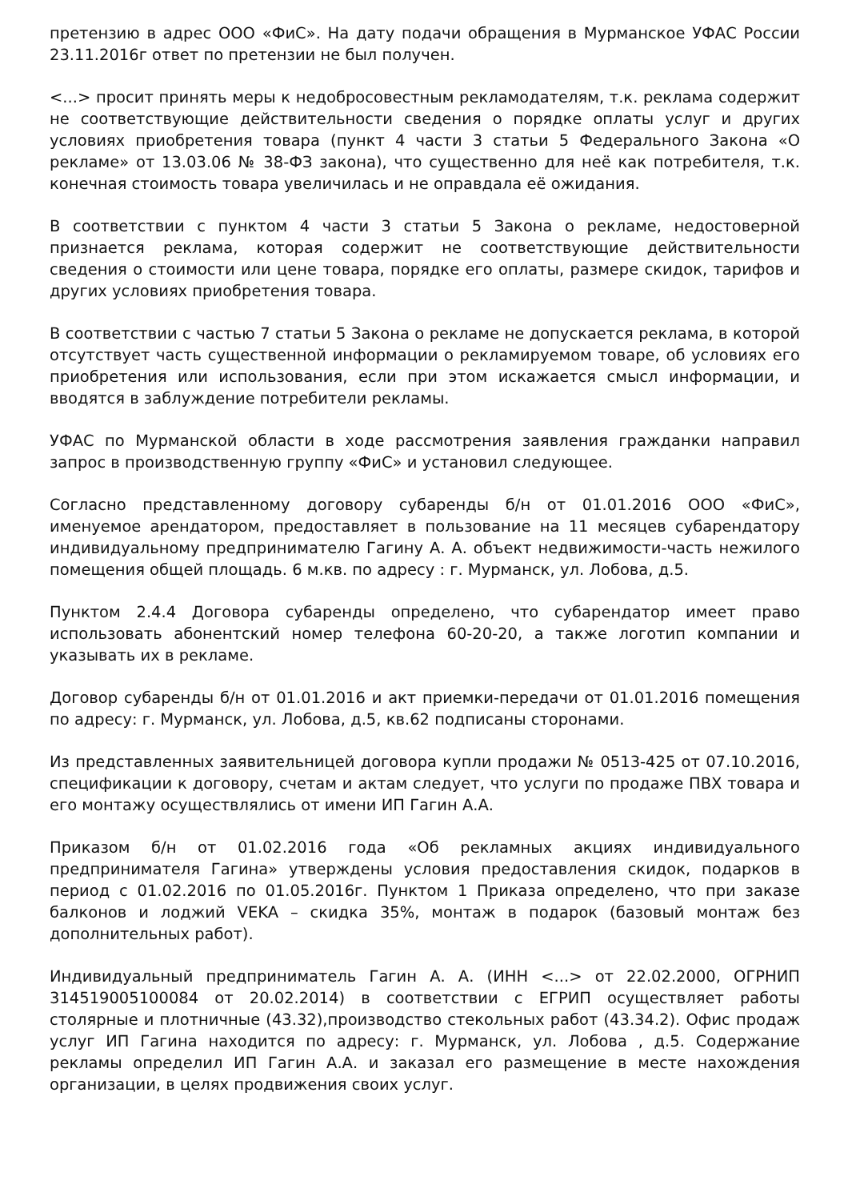претензию в адрес ООО «ФиС». На дату подачи обращения в Мурманское УФАС России 23.11.2016г ответ по претензии не был получен.
<...> просит принять меры к недобросовестным рекламодателям, т.к. реклама содержит не соответствующие действительности сведения о порядке оплаты услуг и других условиях приобретения товара (пункт 4 части 3 статьи 5 Федерального Закона «О рекламе» от 13.03.06 № 38-ФЗ закона), что существенно для неё как потребителя, т.к. конечная стоимость товара увеличилась и не оправдала её ожидания.
В соответствии с пунктом 4 части 3 статьи 5 Закона о рекламе, недостоверной признается реклама, которая содержит не соответствующие действительности сведения о стоимости или цене товара, порядке его оплаты, размере скидок, тарифов и других условиях приобретения товара.
В соответствии с частью 7 статьи 5 Закона о рекламе не допускается реклама, в которой отсутствует часть существенной информации о рекламируемом товаре, об условиях его приобретения или использования, если при этом искажается смысл информации, и вводятся в заблуждение потребители рекламы.
УФАС по Мурманской области в ходе рассмотрения заявления гражданки направил запрос в производственную группу «ФиС» и установил следующее.
Согласно представленному договору субаренды б/н от 01.01.2016 ООО «ФиС», именуемое арендатором, предоставляет в пользование на 11 месяцев субарендатору индивидуальному предпринимателю Гагину А. А. объект недвижимости-часть нежилого помещения общей площадь. 6 м.кв. по адресу : г. Мурманск, ул. Лобова, д.5.
Пунктом 2.4.4 Договора субаренды определено, что субарендатор имеет право использовать абонентский номер телефона 60-20-20, а также логотип компании и указывать их в рекламе.
Договор субаренды б/н от 01.01.2016 и акт приемки-передачи от 01.01.2016 помещения по адресу: г. Мурманск, ул. Лобова, д.5, кв.62 подписаны сторонами.
Из представленных заявительницей договора купли продажи № 0513-425 от 07.10.2016, спецификации к договору, счетам и актам следует, что услуги по продаже ПВХ товара и его монтажу осуществлялись от имени ИП Гагин А.А.
Приказом б/н от 01.02.2016 года «Об рекламных акциях индивидуального предпринимателя Гагина» утверждены условия предоставления скидок, подарков в период с 01.02.2016 по 01.05.2016г. Пунктом 1 Приказа определено, что при заказе балконов и лоджий VEKA – скидка 35%, монтаж в подарок (базовый монтаж без дополнительных работ).
Индивидуальный предприниматель Гагин А. А. (ИНН <...> от 22.02.2000, ОГРНИП 314519005100084 от 20.02.2014) в соответствии с ЕГРИП осуществляет работы столярные и плотничные (43.32),производство стекольных работ (43.34.2). Офис продаж услуг ИП Гагина находится по адресу: г. Мурманск, ул. Лобова , д.5. Содержание рекламы определил ИП Гагин А.А. и заказал его размещение в месте нахождения организации, в целях продвижения своих услуг.